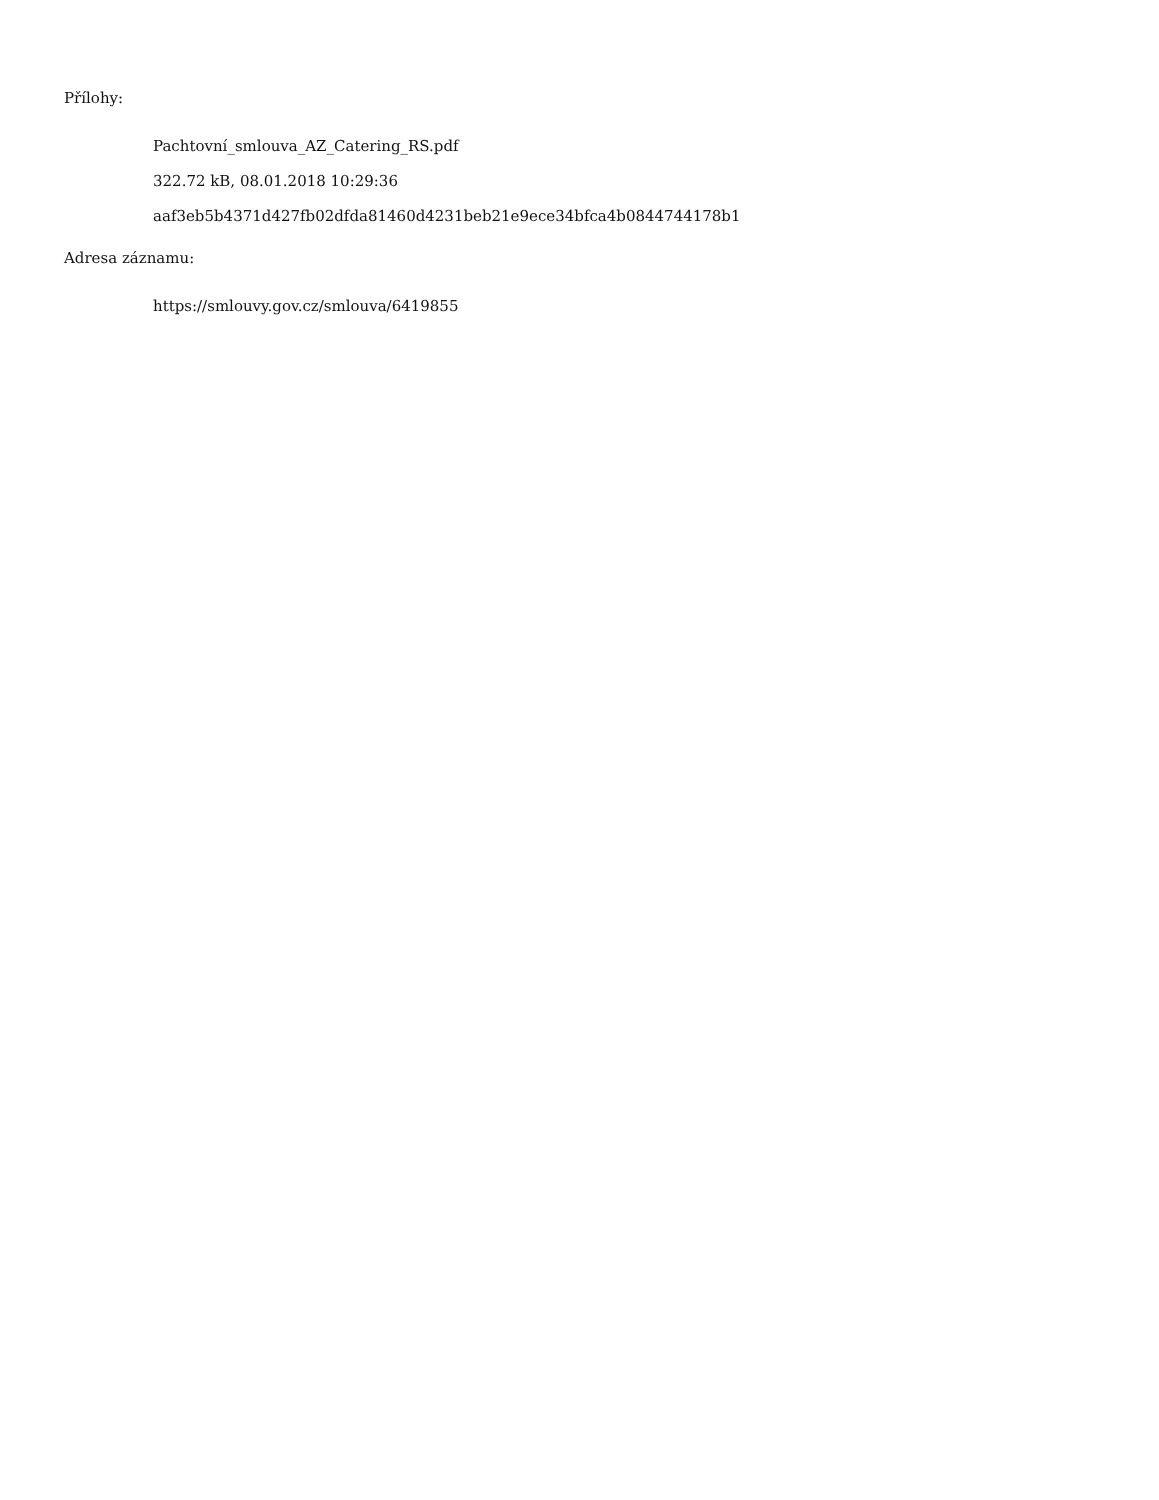Přílohy:
Pachtovní_smlouva_AZ_Catering_RS.pdf
322.72 kB, 08.01.2018 10:29:36
aaf3eb5b4371d427fb02dfda81460d4231beb21e9ece34bfca4b0844744178b1
Adresa záznamu:
https://smlouvy.gov.cz/smlouva/6419855